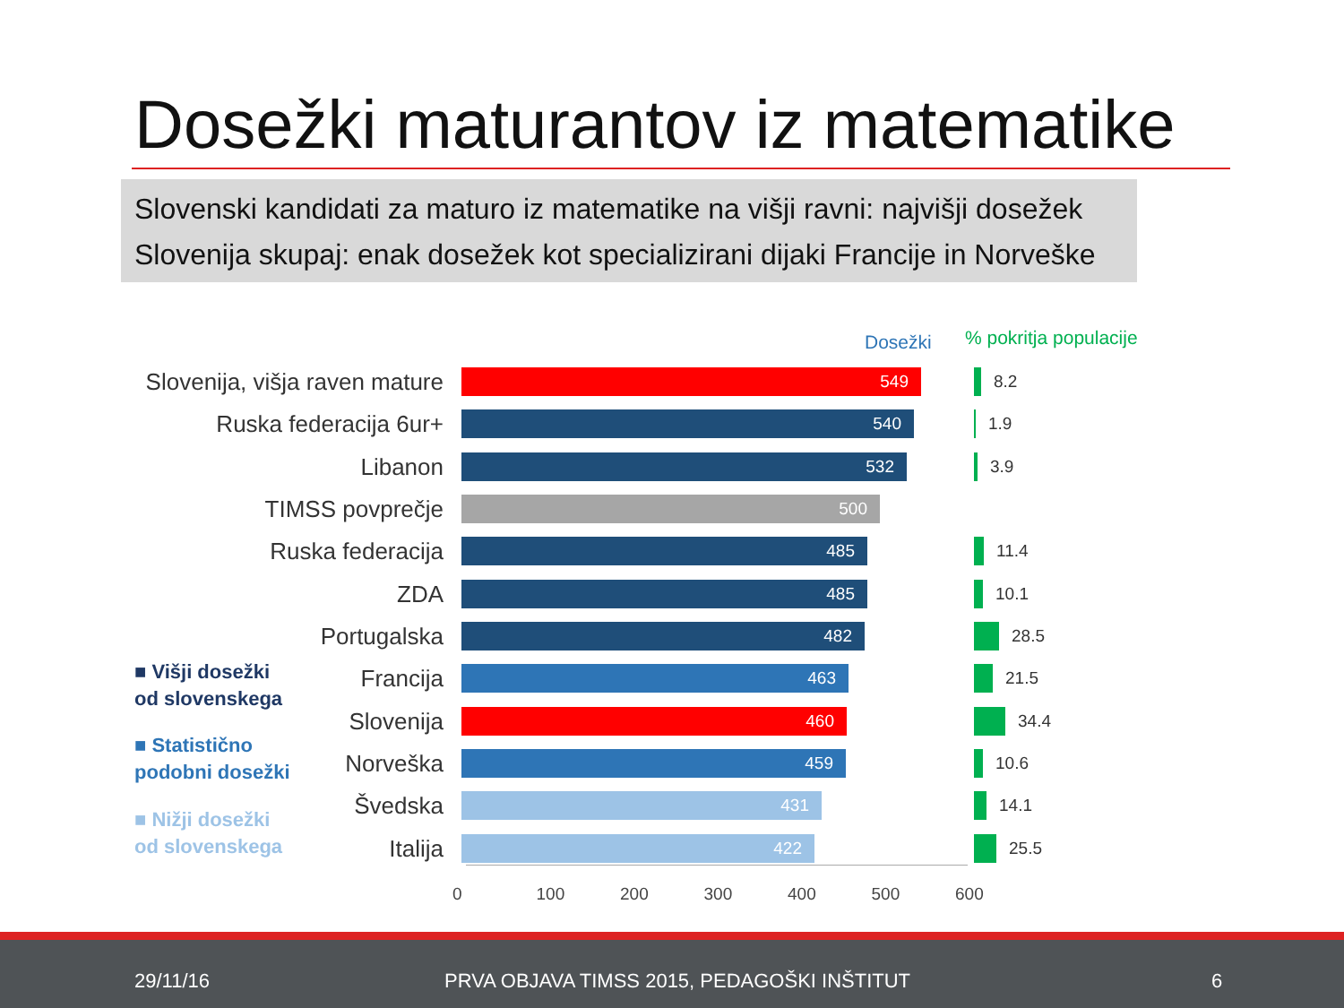Dosežki maturantov iz matematike
Slovenski kandidati za maturo iz matematike na višji ravni: najvišji dosežek
Slovenija skupaj: enak dosežek kot specializirani dijaki Francije in Norveške
Dosežki % pokritja populacije
Slovenija, višja raven mature
549
8.2
Ruska federacija 6ur+
540
1.9
Libanon
532
3.9
TIMSS povprečje
500
Ruska federacija
485
11.4
ZDA
485
10.1
Portugalska
482
28.5
Francija
463
21.5
Slovenija
460
34.4
Norveška
459
10.6
Švedska
431
14.1
Italija
422
25.5
0 100 200 300 400 500 600
■ Višji dosežki
od slovenskega
■ Statistično
podobni dosežki
■ Nižji dosežki
od slovenskega
29/11/16 PRVA OBJAVA TIMSS 2015, PEDAGOŠKI INŠTITUT 6